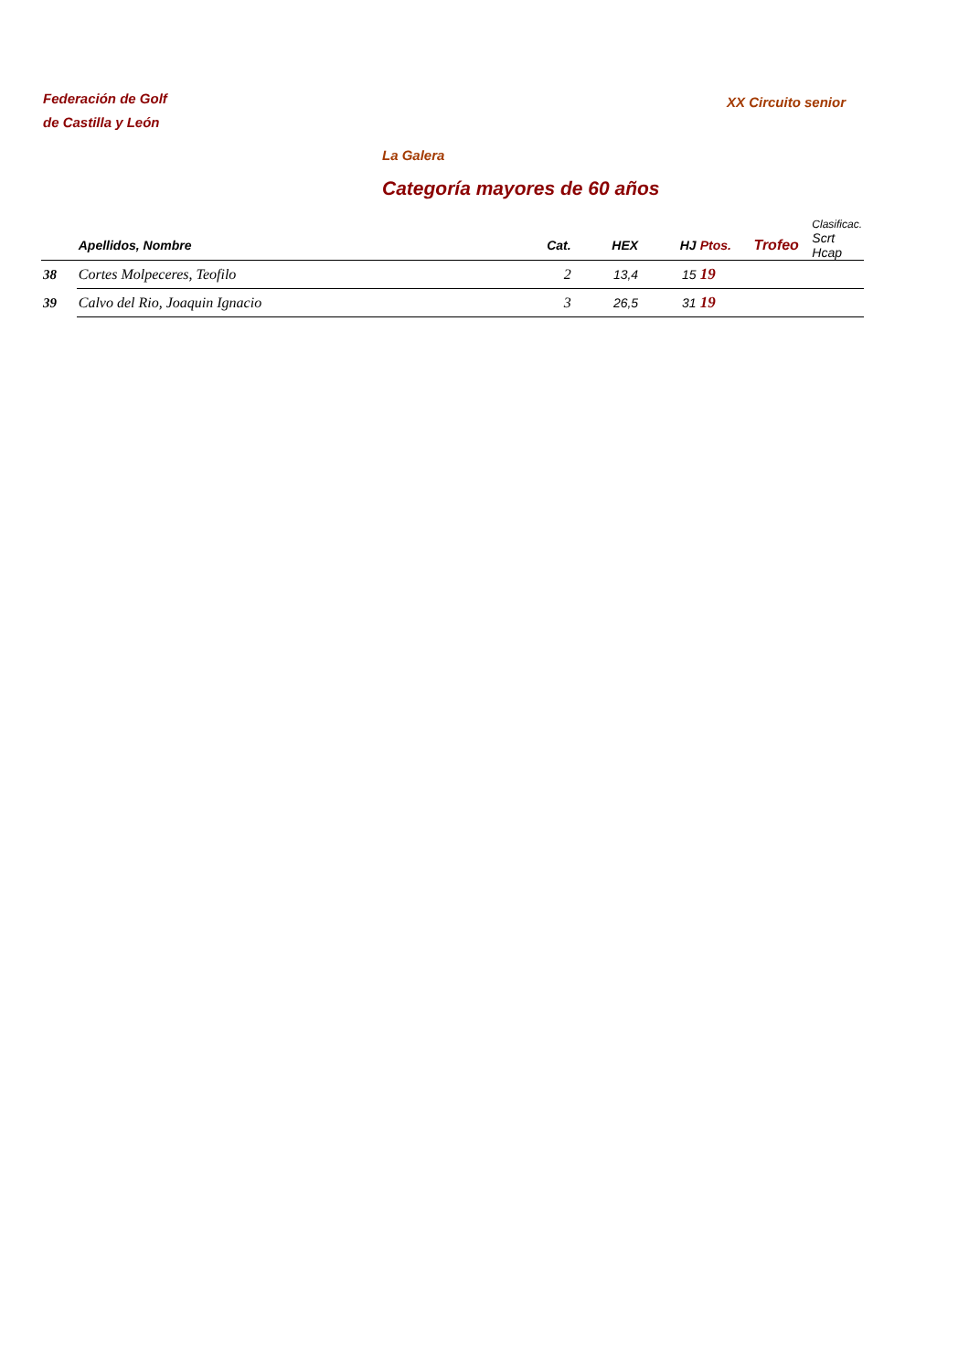Federación de Golf
de Castilla y León
XX Circuito senior
La Galera
Categoría mayores de 60 años
| | | | | | | | Clasificac. |
| --- | --- | --- | --- | --- | --- | --- | --- |
| | Apellidos, Nombre | Cat. | HEX | HJ | Ptos. | Trofeo | Scrt Hcap |
| 38 | Cortes Molpeceres, Teofilo | 2 | 13,4 | 15 | 19 | | |
| 39 | Calvo del Rio, Joaquin Ignacio | 3 | 26,5 | 31 | 19 | | |